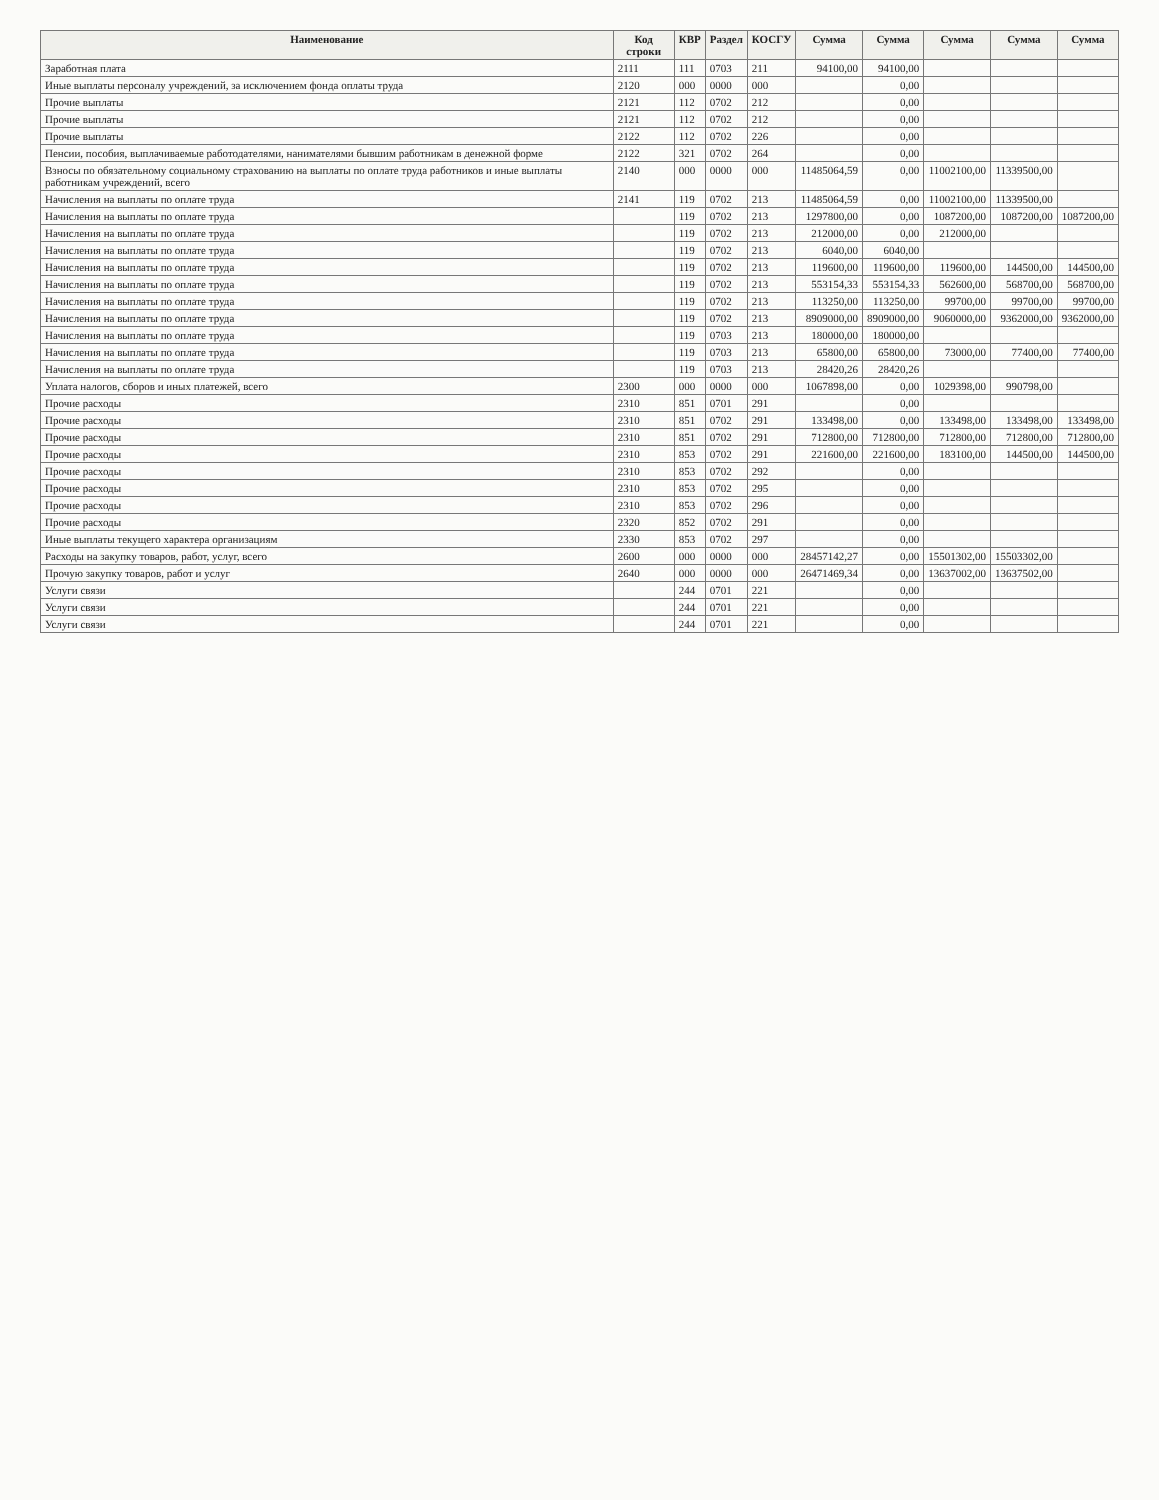| Наименование | Код строки | КВР | Раздел | КОСГУ | Сумма | Сумма | Сумма | Сумма | Сумма |
| --- | --- | --- | --- | --- | --- | --- | --- | --- | --- |
| Заработная плата | 2111 | 111 | 0703 | 211 | 94100,00 | 94100,00 | | | |
| Иные выплаты персоналу учреждений, за исключением фонда оплаты труда | 2120 | 000 | 0000 | 000 | | 0,00 | | | |
| Прочие выплаты | 2121 | 112 | 0702 | 212 | | 0,00 | | | |
| Прочие выплаты | 2121 | 112 | 0702 | 212 | | 0,00 | | | |
| Прочие выплаты | 2122 | 112 | 0702 | 226 | | 0,00 | | | |
| Пенсии, пособия, выплачиваемые работодателями, нанимателями бывшим работникам в денежной форме | 2122 | 321 | 0702 | 264 | | 0,00 | | | |
| Взносы по обязательному социальному страхованию на выплаты по оплате труда работников и иные выплаты работникам учреждений, всего | 2140 | 000 | 0000 | 000 | 11485064,59 | 0,00 | 11002100,00 | 11339500,00 | |
| Начисления на выплаты по оплате труда | 2141 | 119 | 0702 | 213 | 11485064,59 | 0,00 | 11002100,00 | 11339500,00 | |
| Начисления на выплаты по оплате труда | | 119 | 0702 | 213 | 1297800,00 | 0,00 | 1087200,00 | 1087200,00 | 1087200,00 |
| Начисления на выплаты по оплате труда | | 119 | 0702 | 213 | 212000,00 | 0,00 | 212000,00 | | |
| Начисления на выплаты по оплате труда | | 119 | 0702 | 213 | 6040,00 | 6040,00 | | | |
| Начисления на выплаты по оплате труда | | 119 | 0702 | 213 | 119600,00 | 119600,00 | 119600,00 | 144500,00 | 144500,00 |
| Начисления на выплаты по оплате труда | | 119 | 0702 | 213 | 553154,33 | 553154,33 | 562600,00 | 568700,00 | 568700,00 |
| Начисления на выплаты по оплате труда | | 119 | 0702 | 213 | 113250,00 | 113250,00 | 99700,00 | 99700,00 | 99700,00 |
| Начисления на выплаты по оплате труда | | 119 | 0702 | 213 | 8909000,00 | 8909000,00 | 9060000,00 | 9362000,00 | 9362000,00 |
| Начисления на выплаты по оплате труда | | 119 | 0703 | 213 | 180000,00 | 180000,00 | | | |
| Начисления на выплаты по оплате труда | | 119 | 0703 | 213 | 65800,00 | 65800,00 | 73000,00 | 77400,00 | 77400,00 |
| Начисления на выплаты по оплате труда | | 119 | 0703 | 213 | 28420,26 | 28420,26 | | | |
| Уплата налогов, сборов и иных платежей, всего | 2300 | 000 | 0000 | 000 | 1067898,00 | 0,00 | 1029398,00 | 990798,00 | |
| Прочие расходы | 2310 | 851 | 0701 | 291 | | 0,00 | | | |
| Прочие расходы | 2310 | 851 | 0702 | 291 | 133498,00 | 0,00 | 133498,00 | 133498,00 | 133498,00 |
| Прочие расходы | 2310 | 851 | 0702 | 291 | 712800,00 | 712800,00 | 712800,00 | 712800,00 | 712800,00 |
| Прочие расходы | 2310 | 853 | 0702 | 291 | 221600,00 | 221600,00 | 183100,00 | 144500,00 | 144500,00 |
| Прочие расходы | 2310 | 853 | 0702 | 292 | | 0,00 | | | |
| Прочие расходы | 2310 | 853 | 0702 | 295 | | 0,00 | | | |
| Прочие расходы | 2310 | 853 | 0702 | 296 | | 0,00 | | | |
| Прочие расходы | 2320 | 852 | 0702 | 291 | | 0,00 | | | |
| Иные выплаты текущего характера организациям | 2330 | 853 | 0702 | 297 | | 0,00 | | | |
| Расходы на закупку товаров, работ, услуг, всего | 2600 | 000 | 0000 | 000 | 28457142,27 | 0,00 | 15501302,00 | 15503302,00 | |
| Прочую закупку товаров, работ и услуг | 2640 | 000 | 0000 | 000 | 26471469,34 | 0,00 | 13637002,00 | 13637502,00 | |
| Услуги связи | | 244 | 0701 | 221 | | 0,00 | | | |
| Услуги связи | | 244 | 0701 | 221 | | 0,00 | | | |
| Услуги связи | | 244 | 0701 | 221 | | 0,00 | | | |